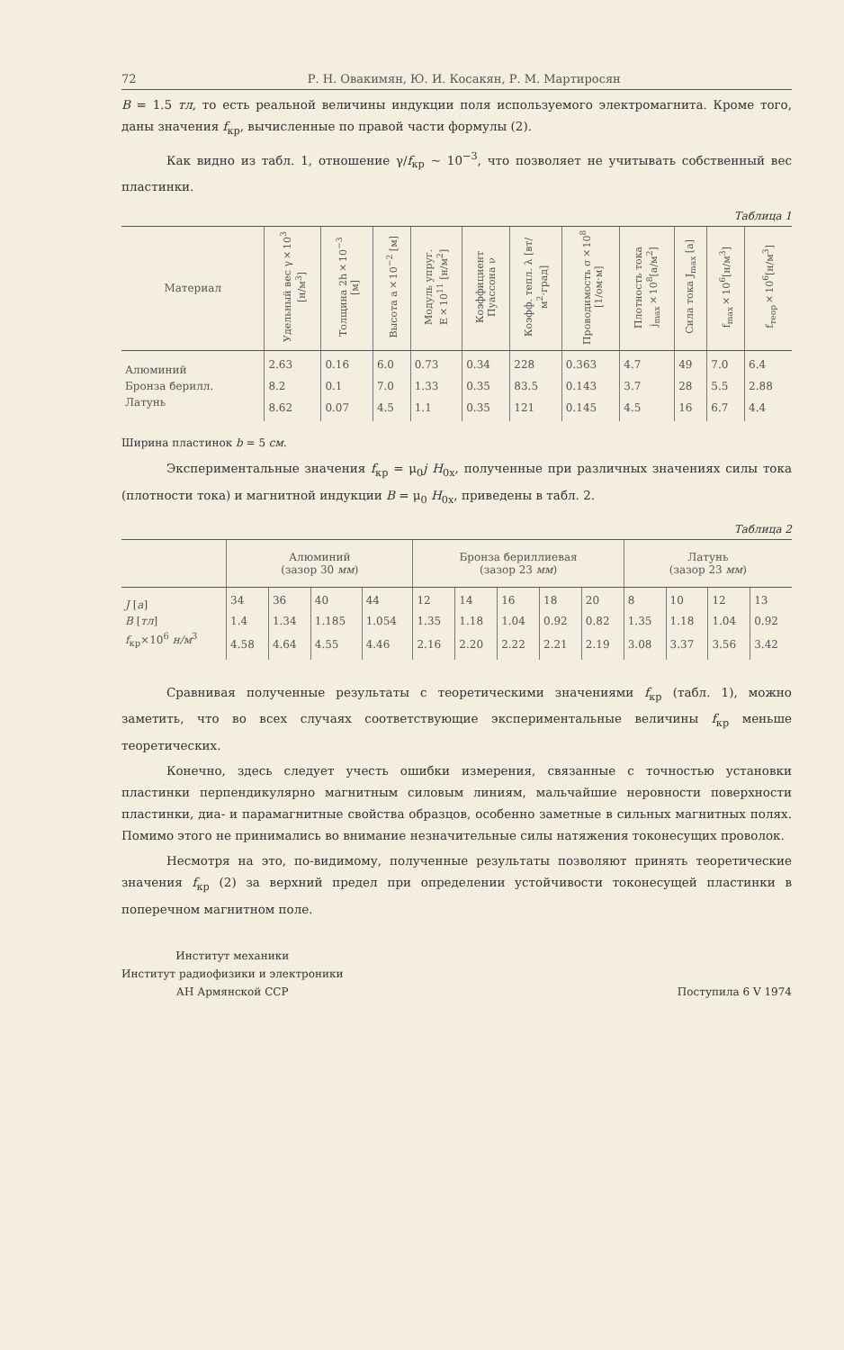72 Р. Н. Овакимян, Ю. И. Косакян, Р. М. Мартиросян
B = 1.5 тл, то есть реальной величины индукции поля используемого электромагнита. Кроме того, даны значения f<sub>кр</sub>, вычисленные по правой части формулы (2).
Как видно из табл. 1, отношение γ/f<sub>кр</sub> ~ 10<sup>−3</sup>, что позволяет не учитывать собственный вес пластинки.
Таблица 1
| Материал | Удельный вес γ×10<sup>3</sup> [н/м<sup>3</sup>] | Толщина 2h×10<sup>−3</sup> [м] | Высота a×10<sup>−2</sup> [м] | Модуль упруг. E×10<sup>11</sup> [н/м<sup>2</sup>] | Коэффициент Пуассона ν | Коэфф. тепл. λ [вт/м<sup>2</sup>·град] | Проводимость σ×10<sup>8</sup> [1/ом·м] | Плотность тока j<sub>max</sub>×10<sup>8</sup>[а/м<sup>2</sup>] | Сила тока J<sub>max</sub> [а] | f<sub>max</sub>×10<sup>6</sup>[н/м<sup>3</sup>] | f<sub>теор</sub>×10<sup>6</sup>[н/м<sup>3</sup>] |
| --- | --- | --- | --- | --- | --- | --- | --- | --- | --- | --- | --- |
| Алюминий | 2.63 | 0.16 | 6.0 | 0.73 | 0.34 | 228 | 0.363 | 4.7 | 49 | 7.0 | 6.4 |
| Бронза берилл. | 8.2 | 0.1 | 7.0 | 1.33 | 0.35 | 83.5 | 0.143 | 3.7 | 28 | 5.5 | 2.88 |
| Латунь | 8.62 | 0.07 | 4.5 | 1.1 | 0.35 | 121 | 0.145 | 4.5 | 16 | 6.7 | 4.4 |
Ширина пластинок b = 5 см.
Экспериментальные значения f<sub>кр</sub> = μ<sub>0</sub>j H<sub>0x</sub>, полученные при различных значениях силы тока (плотности тока) и магнитной индукции B = μ<sub>0</sub> H<sub>0x</sub>, приведены в табл. 2.
Таблица 2
| | Алюминий (зазор 30 мм ) | | | | Бронза бериллиевая (зазор 23 мм ) | | | | | Латунь (зазор 23 мм ) | | | |
| --- | --- | --- | --- | --- | --- | --- | --- | --- | --- | --- | --- | --- | --- |
| J [ a ] | 34 | 36 | 40 | 44 | 12 | 14 | 16 | 18 | 20 | 8 | 10 | 12 | 13 |
| B [ тл ] | 1.4 | 1.34 | 1.185 | 1.054 | 1.35 | 1.18 | 1.04 | 0.92 | 0.82 | 1.35 | 1.18 | 1.04 | 0.92 |
| f<sub>кр</sub>×10<sup>6</sup> н/м<sup>3</sup> | 4.58 | 4.64 | 4.55 | 4.46 | 2.16 | 2.20 | 2.22 | 2.21 | 2.19 | 3.08 | 3.37 | 3.56 | 3.42 |
Сравнивая полученные результаты с теоретическими значениями f<sub>кр</sub> (табл. 1), можно заметить, что во всех случаях соответствующие экспериментальные величины f<sub>кр</sub> меньше теоретических.
Конечно, здесь следует учесть ошибки измерения, связанные с точностью установки пластинки перпендикулярно магнитным силовым линиям, мальчайшие неровности поверхности пластинки, диа- и парамагнитные свойства образцов, особенно заметные в сильных магнитных полях. Помимо этого не принимались во внимание незначительные силы натяжения токонесущих проволок.
Несмотря на это, по-видимому, полученные результаты позволяют принять теоретические значения f<sub>кр</sub> (2) за верхний предел при определении устойчивости токонесущей пластинки в поперечном магнитном поле.
Институт механики
Институт радиофизики и электроники
АН Армянской ССР
Поступила 6 V 1974